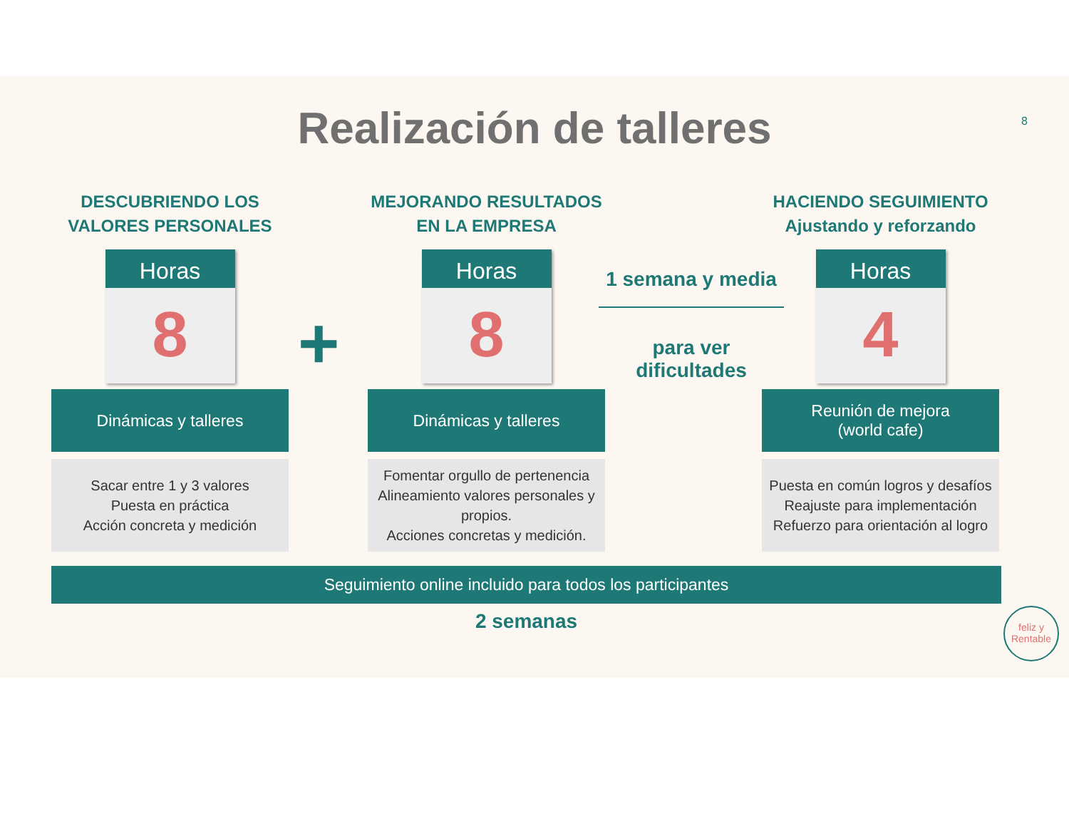Realización de talleres
8
DESCUBRIENDO LOS VALORES PERSONALES
Horas
8
Dinámicas y talleres
Sacar entre 1 y 3 valores
Puesta en práctica
Acción concreta y medición
+
MEJORANDO RESULTADOS EN LA EMPRESA
Horas
8
Dinámicas y talleres
Fomentar orgullo de pertenencia
Alineamiento valores personales y propios.
Acciones concretas y medición.
1 semana y media
para ver dificultades
HACIENDO SEGUIMIENTO Ajustando y reforzando
Horas
4
Reunión de mejora
(world cafe)
Puesta en común logros y desafíos
Reajuste para implementación
Refuerzo para orientación al logro
Seguimiento online incluido para todos los participantes
2 semanas
feliz y
Rentable